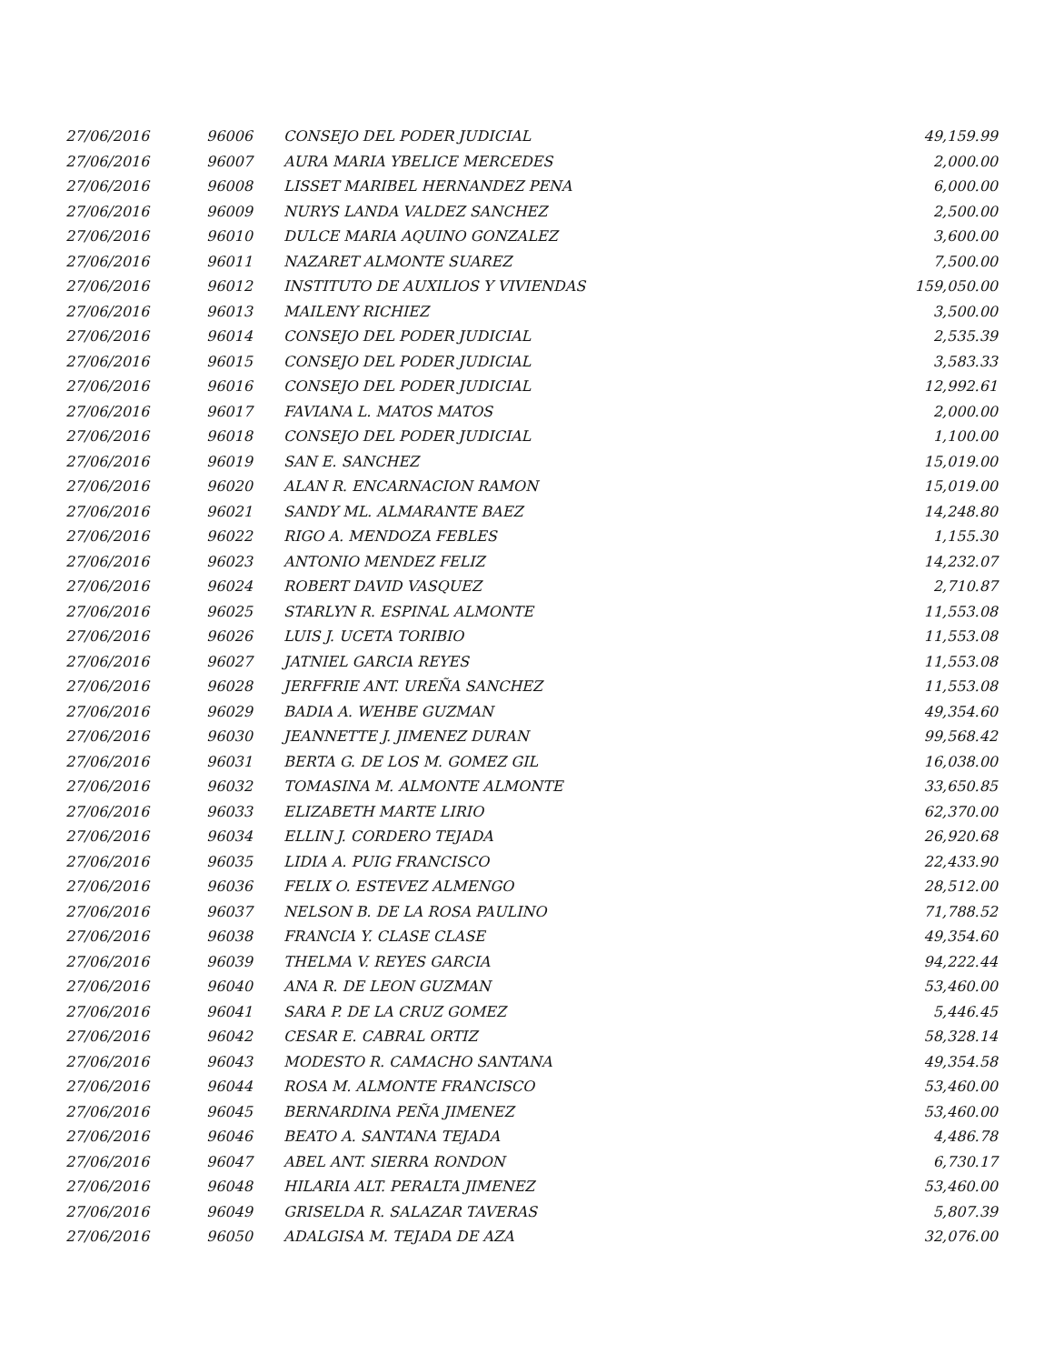| 27/06/2016 | 96006 | CONSEJO DEL PODER JUDICIAL | 49,159.99 |
| 27/06/2016 | 96007 | AURA MARIA YBELICE MERCEDES | 2,000.00 |
| 27/06/2016 | 96008 | LISSET MARIBEL HERNANDEZ PENA | 6,000.00 |
| 27/06/2016 | 96009 | NURYS LANDA VALDEZ SANCHEZ | 2,500.00 |
| 27/06/2016 | 96010 | DULCE MARIA AQUINO GONZALEZ | 3,600.00 |
| 27/06/2016 | 96011 | NAZARET ALMONTE SUAREZ | 7,500.00 |
| 27/06/2016 | 96012 | INSTITUTO DE AUXILIOS Y VIVIENDAS | 159,050.00 |
| 27/06/2016 | 96013 | MAILENY RICHIEZ | 3,500.00 |
| 27/06/2016 | 96014 | CONSEJO DEL PODER JUDICIAL | 2,535.39 |
| 27/06/2016 | 96015 | CONSEJO DEL PODER JUDICIAL | 3,583.33 |
| 27/06/2016 | 96016 | CONSEJO DEL PODER JUDICIAL | 12,992.61 |
| 27/06/2016 | 96017 | FAVIANA L. MATOS MATOS | 2,000.00 |
| 27/06/2016 | 96018 | CONSEJO DEL PODER JUDICIAL | 1,100.00 |
| 27/06/2016 | 96019 | SAN E. SANCHEZ | 15,019.00 |
| 27/06/2016 | 96020 | ALAN R. ENCARNACION RAMON | 15,019.00 |
| 27/06/2016 | 96021 | SANDY ML. ALMARANTE BAEZ | 14,248.80 |
| 27/06/2016 | 96022 | RIGO A. MENDOZA FEBLES | 1,155.30 |
| 27/06/2016 | 96023 | ANTONIO MENDEZ FELIZ | 14,232.07 |
| 27/06/2016 | 96024 | ROBERT DAVID VASQUEZ | 2,710.87 |
| 27/06/2016 | 96025 | STARLYN R. ESPINAL ALMONTE | 11,553.08 |
| 27/06/2016 | 96026 | LUIS J. UCETA TORIBIO | 11,553.08 |
| 27/06/2016 | 96027 | JATNIEL GARCIA REYES | 11,553.08 |
| 27/06/2016 | 96028 | JERFFRIE ANT. UREÑA SANCHEZ | 11,553.08 |
| 27/06/2016 | 96029 | BADIA A. WEHBE GUZMAN | 49,354.60 |
| 27/06/2016 | 96030 | JEANNETTE J. JIMENEZ DURAN | 99,568.42 |
| 27/06/2016 | 96031 | BERTA G. DE LOS M. GOMEZ GIL | 16,038.00 |
| 27/06/2016 | 96032 | TOMASINA M. ALMONTE ALMONTE | 33,650.85 |
| 27/06/2016 | 96033 | ELIZABETH MARTE LIRIO | 62,370.00 |
| 27/06/2016 | 96034 | ELLIN J. CORDERO TEJADA | 26,920.68 |
| 27/06/2016 | 96035 | LIDIA A. PUIG FRANCISCO | 22,433.90 |
| 27/06/2016 | 96036 | FELIX O. ESTEVEZ ALMENGO | 28,512.00 |
| 27/06/2016 | 96037 | NELSON B. DE LA ROSA PAULINO | 71,788.52 |
| 27/06/2016 | 96038 | FRANCIA Y. CLASE CLASE | 49,354.60 |
| 27/06/2016 | 96039 | THELMA V. REYES GARCIA | 94,222.44 |
| 27/06/2016 | 96040 | ANA R. DE LEON GUZMAN | 53,460.00 |
| 27/06/2016 | 96041 | SARA P. DE LA CRUZ GOMEZ | 5,446.45 |
| 27/06/2016 | 96042 | CESAR E. CABRAL ORTIZ | 58,328.14 |
| 27/06/2016 | 96043 | MODESTO R. CAMACHO SANTANA | 49,354.58 |
| 27/06/2016 | 96044 | ROSA M. ALMONTE FRANCISCO | 53,460.00 |
| 27/06/2016 | 96045 | BERNARDINA PEÑA JIMENEZ | 53,460.00 |
| 27/06/2016 | 96046 | BEATO A. SANTANA TEJADA | 4,486.78 |
| 27/06/2016 | 96047 | ABEL ANT. SIERRA RONDON | 6,730.17 |
| 27/06/2016 | 96048 | HILARIA ALT. PERALTA JIMENEZ | 53,460.00 |
| 27/06/2016 | 96049 | GRISELDA R. SALAZAR TAVERAS | 5,807.39 |
| 27/06/2016 | 96050 | ADALGISA M. TEJADA DE AZA | 32,076.00 |